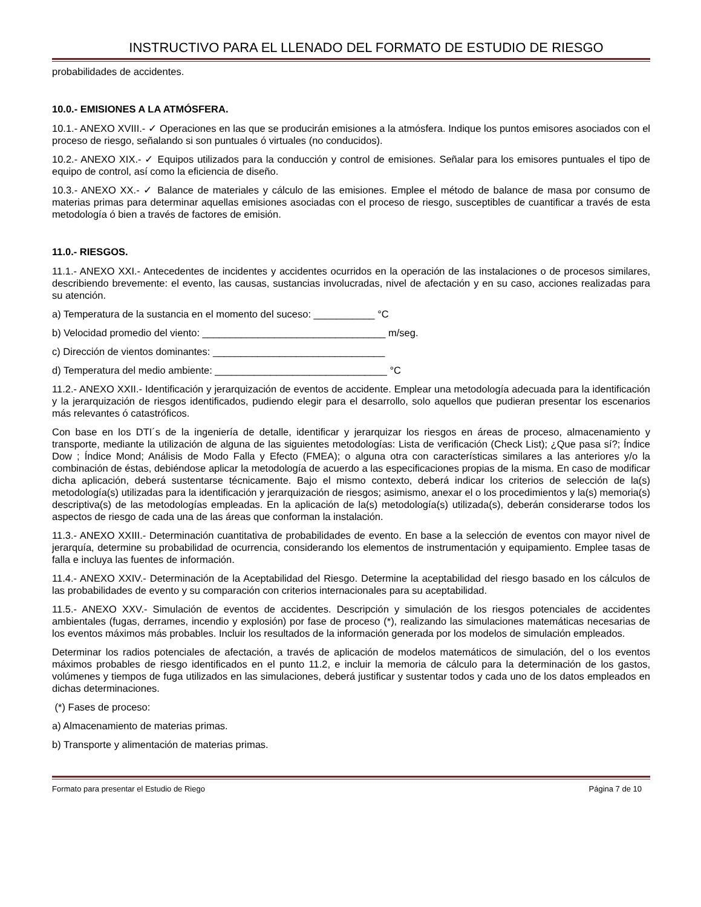INSTRUCTIVO PARA EL LLENADO DEL FORMATO DE ESTUDIO DE RIESGO
probabilidades de accidentes.
10.0.- EMISIONES A LA ATMÓSFERA.
10.1.- ANEXO XVIII.- ✓ Operaciones en las que se producirán emisiones a la atmósfera. Indique los puntos emisores asociados con el proceso de riesgo, señalando si son puntuales ó virtuales (no conducidos).
10.2.- ANEXO XIX.- ✓ Equipos utilizados para la conducción y control de emisiones. Señalar para los emisores puntuales el tipo de equipo de control, así como la eficiencia de diseño.
10.3.- ANEXO XX.- ✓ Balance de materiales y cálculo de las emisiones. Emplee el método de balance de masa por consumo de materias primas para determinar aquellas emisiones asociadas con el proceso de riesgo, susceptibles de cuantificar a través de esta metodología ó bien a través de factores de emisión.
11.0.- RIESGOS.
11.1.- ANEXO XXI.- Antecedentes de incidentes y accidentes ocurridos en la operación de las instalaciones o de procesos similares, describiendo brevemente: el evento, las causas, sustancias involucradas, nivel de afectación y en su caso, acciones realizadas para su atención.
a) Temperatura de la sustancia en el momento del suceso: ___________ °C
b) Velocidad promedio del viento: _________________________________ m/seg.
c) Dirección de vientos dominantes: _______________________________
d) Temperatura del medio ambiente: _______________________________ °C
11.2.- ANEXO XXII.- Identificación y jerarquización de eventos de accidente. Emplear una metodología adecuada para la identificación y la jerarquización de riesgos identificados, pudiendo elegir para el desarrollo, solo aquellos que pudieran presentar los escenarios más relevantes ó catastróficos.
Con base en los DTI´s de la ingeniería de detalle, identificar y jerarquizar los riesgos en áreas de proceso, almacenamiento y transporte, mediante la utilización de alguna de las siguientes metodologías: Lista de verificación (Check List); ¿Que pasa sí?; Índice Dow ; Índice Mond; Análisis de Modo Falla y Efecto (FMEA); o alguna otra con características similares a las anteriores y/o la combinación de éstas, debiéndose aplicar la metodología de acuerdo a las especificaciones propias de la misma. En caso de modificar dicha aplicación, deberá sustentarse técnicamente. Bajo el mismo contexto, deberá indicar los criterios de selección de la(s) metodología(s) utilizadas para la identificación y jerarquización de riesgos; asimismo, anexar el o los procedimientos y la(s) memoria(s) descriptiva(s) de las metodologías empleadas. En la aplicación de la(s) metodología(s) utilizada(s), deberán considerarse todos los aspectos de riesgo de cada una de las áreas que conforman la instalación.
11.3.- ANEXO XXIII.- Determinación cuantitativa de probabilidades de evento. En base a la selección de eventos con mayor nivel de jerarquía, determine su probabilidad de ocurrencia, considerando los elementos de instrumentación y equipamiento. Emplee tasas de falla e incluya las fuentes de información.
11.4.- ANEXO XXIV.- Determinación de la Aceptabilidad del Riesgo. Determine la aceptabilidad del riesgo basado en los cálculos de las probabilidades de evento y su comparación con criterios internacionales para su aceptabilidad.
11.5.- ANEXO XXV.- Simulación de eventos de accidentes. Descripción y simulación de los riesgos potenciales de accidentes ambientales (fugas, derrames, incendio y explosión) por fase de proceso (*), realizando las simulaciones matemáticas necesarias de los eventos máximos más probables. Incluir los resultados de la información generada por los modelos de simulación empleados.
Determinar los radios potenciales de afectación, a través de aplicación de modelos matemáticos de simulación, del o los eventos máximos probables de riesgo identificados en el punto 11.2, e incluir la memoria de cálculo para la determinación de los gastos, volúmenes y tiempos de fuga utilizados en las simulaciones, deberá justificar y sustentar todos y cada uno de los datos empleados en dichas determinaciones.
(*) Fases de proceso:
a) Almacenamiento de materias primas.
b) Transporte y alimentación de materias primas.
Formato para presentar el Estudio de Riego Página 7 de 10